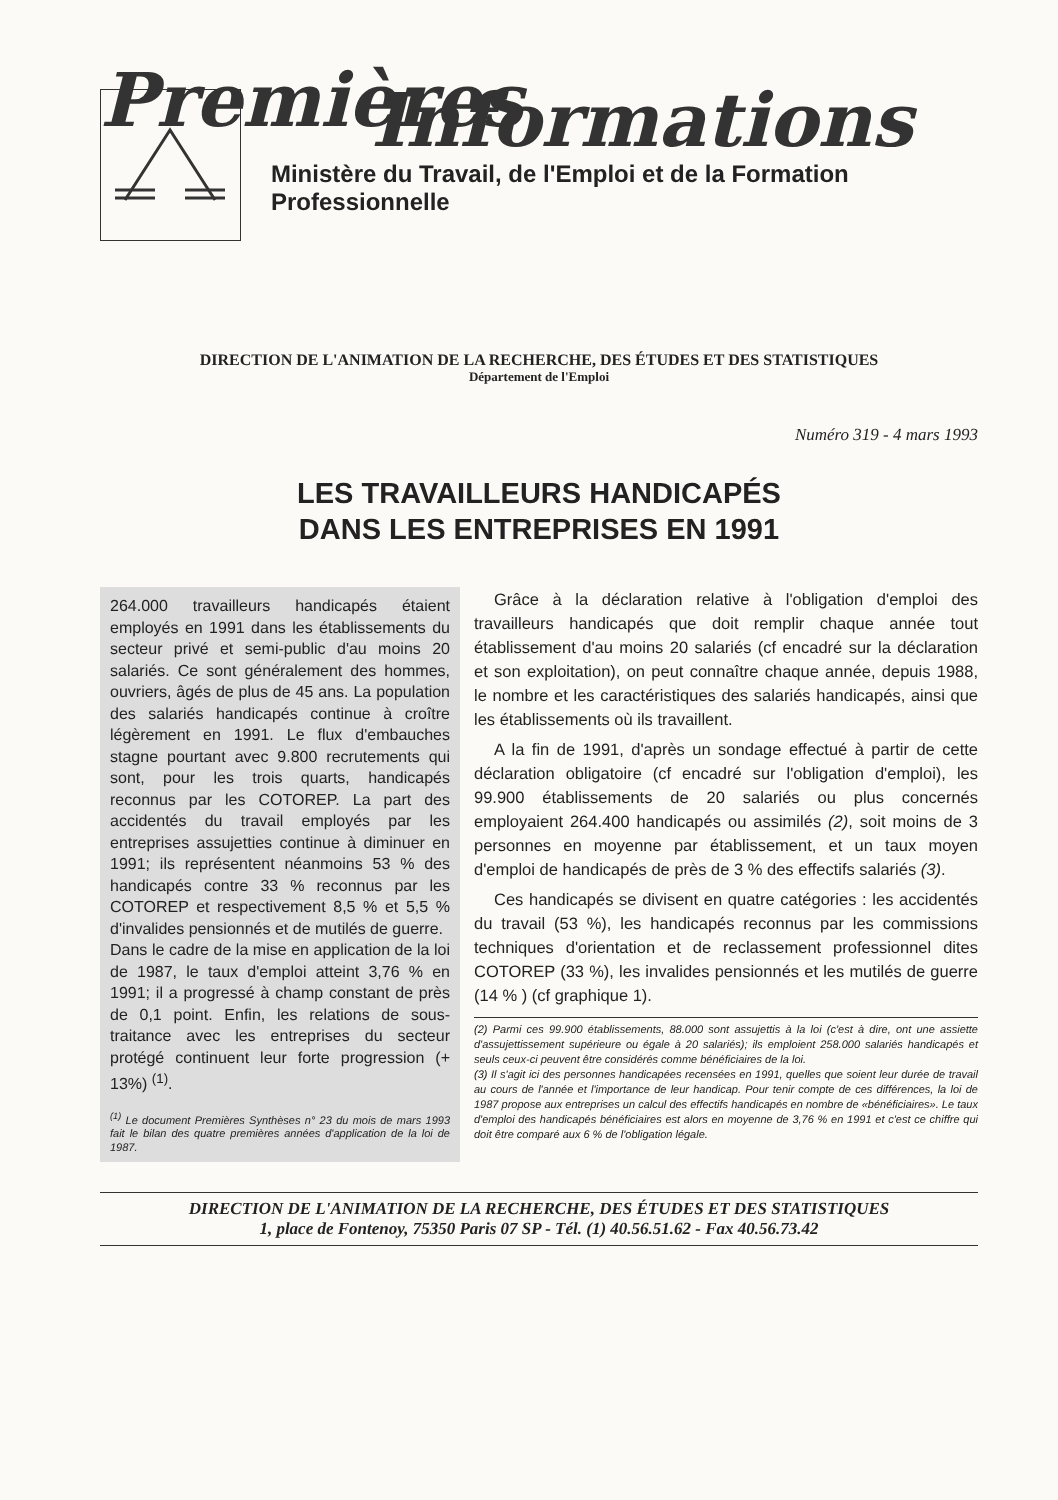Premières
Informations
Ministère du Travail, de l'Emploi et de la Formation Professionnelle
DIRECTION DE L'ANIMATION DE LA RECHERCHE, DES ÉTUDES ET DES STATISTIQUES
Département de l'Emploi
Numéro 319 - 4 mars 1993
LES TRAVAILLEURS HANDICAPÉS
DANS LES ENTREPRISES EN 1991
264.000 travailleurs handicapés étaient employés en 1991 dans les établissements du secteur privé et semi-public d'au moins 20 salariés. Ce sont généralement des hommes, ouvriers, âgés de plus de 45 ans. La population des salariés handicapés continue à croître légèrement en 1991. Le flux d'embauches stagne pourtant avec 9.800 recrutements qui sont, pour les trois quarts, handicapés reconnus par les COTOREP. La part des accidentés du travail employés par les entreprises assujetties continue à diminuer en 1991; ils représentent néanmoins 53 % des handicapés contre 33 % reconnus par les COTOREP et respectivement 8,5 % et 5,5 % d'invalides pensionnés et de mutilés de guerre.
Dans le cadre de la mise en application de la loi de 1987, le taux d'emploi atteint 3,76 % en 1991; il a progressé à champ constant de près de 0,1 point. Enfin, les relations de sous-traitance avec les entreprises du secteur protégé continuent leur forte progression (+ 13%) <sup>(1)</sup>.
<sup>(1)</sup> Le document Premières Synthèses n° 23 du mois de mars 1993 fait le bilan des quatre premières années d'application de la loi de 1987.
Grâce à la déclaration relative à l'obligation d'emploi des travailleurs handicapés que doit remplir chaque année tout établissement d'au moins 20 salariés (cf encadré sur la déclaration et son exploitation), on peut connaître chaque année, depuis 1988, le nombre et les caractéristiques des salariés handicapés, ainsi que les établissements où ils travaillent.
A la fin de 1991, d'après un sondage effectué à partir de cette déclaration obligatoire (cf encadré sur l'obligation d'emploi), les 99.900 établissements de 20 salariés ou plus concernés employaient 264.400 handicapés ou assimilés (2), soit moins de 3 personnes en moyenne par établissement, et un taux moyen d'emploi de handicapés de près de 3 % des effectifs salariés (3).
Ces handicapés se divisent en quatre catégories : les accidentés du travail (53 %), les handicapés reconnus par les commissions techniques d'orientation et de reclassement professionnel dites COTOREP (33 %), les invalides pensionnés et les mutilés de guerre (14 % ) (cf graphique 1).
(2) Parmi ces 99.900 établissements, 88.000 sont assujettis à la loi (c'est à dire, ont une assiette d'assujettissement supérieure ou égale à 20 salariés); ils emploient 258.000 salariés handicapés et seuls ceux-ci peuvent être considérés comme bénéficiaires de la loi.
(3) Il s'agit ici des personnes handicapées recensées en 1991, quelles que soient leur durée de travail au cours de l'année et l'importance de leur handicap. Pour tenir compte de ces différences, la loi de 1987 propose aux entreprises un calcul des effectifs handicapés en nombre de «bénéficiaires». Le taux d'emploi des handicapés bénéficiaires est alors en moyenne de 3,76 % en 1991 et c'est ce chiffre qui doit être comparé aux 6 % de l'obligation légale.
DIRECTION DE L'ANIMATION DE LA RECHERCHE, DES ÉTUDES ET DES STATISTIQUES
1, place de Fontenoy, 75350 Paris 07 SP - Tél. (1) 40.56.51.62 - Fax 40.56.73.42